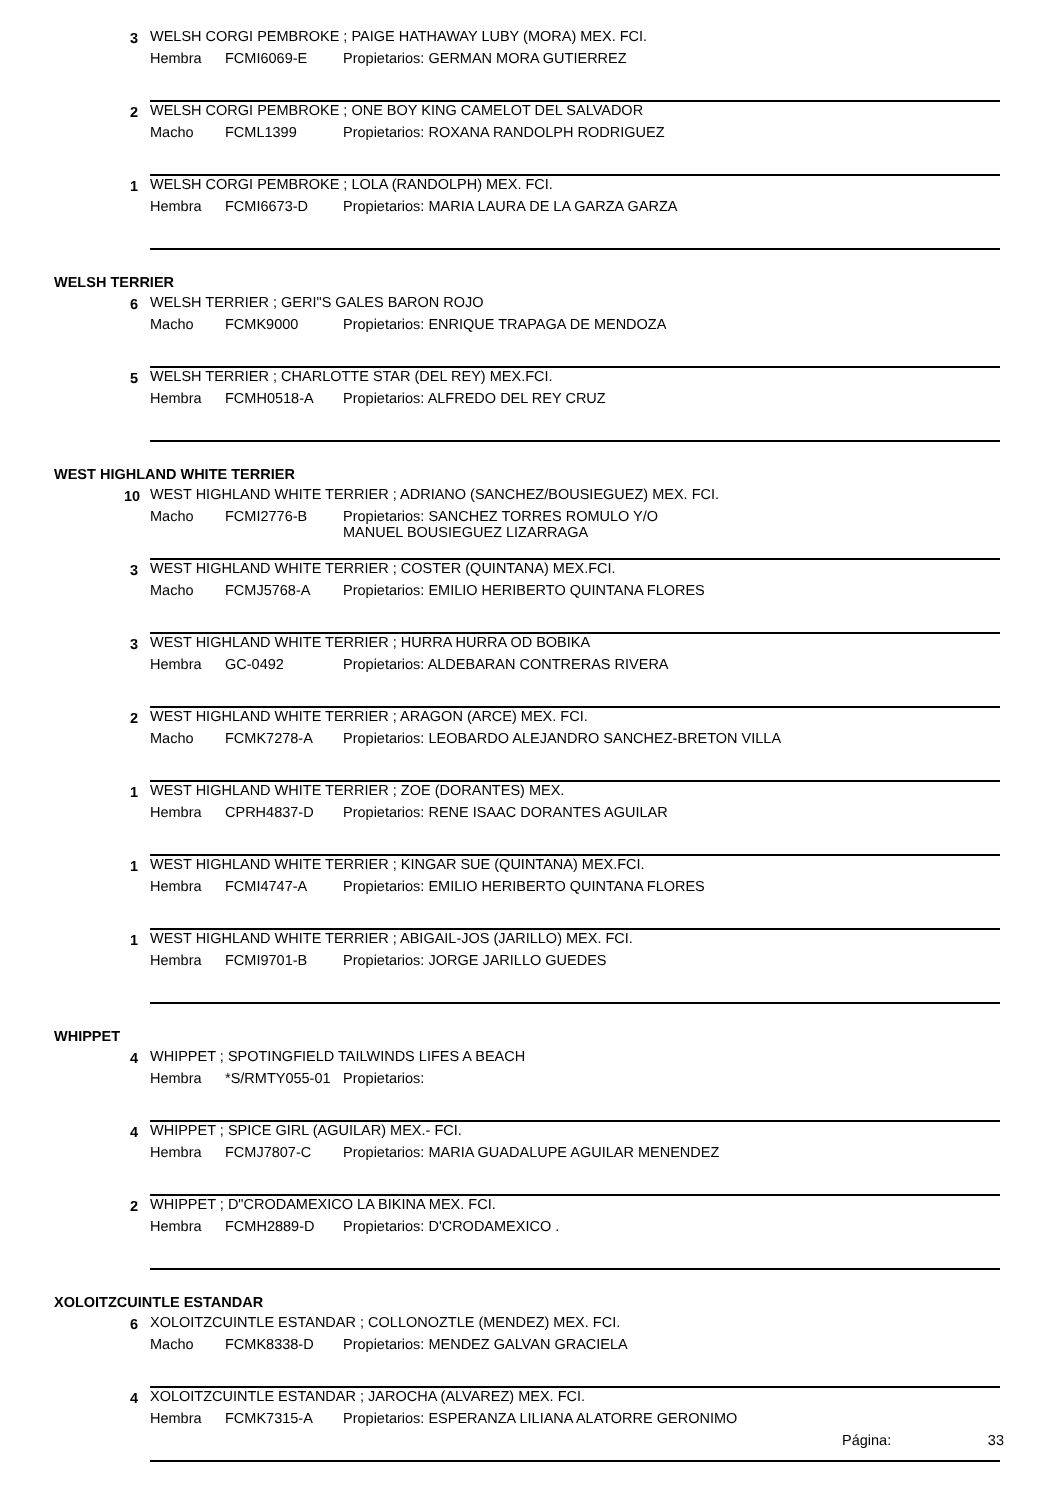3
WELSH CORGI PEMBROKE ; PAIGE HATHAWAY LUBY (MORA) MEX. FCI.
Hembra FCMI6069-E Propietarios: GERMAN MORA GUTIERREZ
2
WELSH CORGI PEMBROKE ; ONE BOY KING CAMELOT DEL SALVADOR
Macho FCML1399 Propietarios: ROXANA RANDOLPH RODRIGUEZ
1
WELSH CORGI PEMBROKE ; LOLA (RANDOLPH) MEX. FCI.
Hembra FCMI6673-D Propietarios: MARIA LAURA DE LA GARZA GARZA
WELSH TERRIER
6
WELSH TERRIER ; GERI"S GALES BARON ROJO
Macho FCMK9000 Propietarios: ENRIQUE TRAPAGA DE MENDOZA
5
WELSH TERRIER ; CHARLOTTE STAR (DEL REY) MEX.FCI.
Hembra FCMH0518-A Propietarios: ALFREDO DEL REY CRUZ
WEST HIGHLAND WHITE TERRIER
10
WEST HIGHLAND WHITE TERRIER ; ADRIANO (SANCHEZ/BOUSIEGUEZ) MEX. FCI.
Macho FCMI2776-B Propietarios: SANCHEZ TORRES ROMULO Y/O
MANUEL BOUSIEGUEZ LIZARRAGA
3
WEST HIGHLAND WHITE TERRIER ; COSTER (QUINTANA) MEX.FCI.
Macho FCMJ5768-A Propietarios: EMILIO HERIBERTO QUINTANA FLORES
3
WEST HIGHLAND WHITE TERRIER ; HURRA HURRA OD BOBIKA
Hembra GC-0492 Propietarios: ALDEBARAN CONTRERAS RIVERA
2
WEST HIGHLAND WHITE TERRIER ; ARAGON (ARCE) MEX. FCI.
Macho FCMK7278-A Propietarios: LEOBARDO ALEJANDRO SANCHEZ-BRETON VILLA
1
WEST HIGHLAND WHITE TERRIER ; ZOE (DORANTES) MEX.
Hembra CPRH4837-D Propietarios: RENE ISAAC DORANTES AGUILAR
1
WEST HIGHLAND WHITE TERRIER ; KINGAR SUE (QUINTANA) MEX.FCI.
Hembra FCMI4747-A Propietarios: EMILIO HERIBERTO QUINTANA FLORES
1
WEST HIGHLAND WHITE TERRIER ; ABIGAIL-JOS (JARILLO) MEX. FCI.
Hembra FCMI9701-B Propietarios: JORGE JARILLO GUEDES
WHIPPET
4
WHIPPET ; SPOTINGFIELD TAILWINDS LIFES A BEACH
Hembra *S/RMTY055-01 Propietarios:
4
WHIPPET ; SPICE GIRL (AGUILAR) MEX.- FCI.
Hembra FCMJ7807-C Propietarios: MARIA GUADALUPE AGUILAR MENENDEZ
2
WHIPPET ; D"CRODAMEXICO LA BIKINA MEX. FCI.
Hembra FCMH2889-D Propietarios: D'CRODAMEXICO .
XOLOITZCUINTLE ESTANDAR
6
XOLOITZCUINTLE ESTANDAR ; COLLONOZTLE (MENDEZ) MEX. FCI.
Macho FCMK8338-D Propietarios: MENDEZ GALVAN GRACIELA
4
XOLOITZCUINTLE ESTANDAR ; JAROCHA (ALVAREZ) MEX. FCI.
Hembra FCMK7315-A Propietarios: ESPERANZA LILIANA ALATORRE GERONIMO
Página: 33